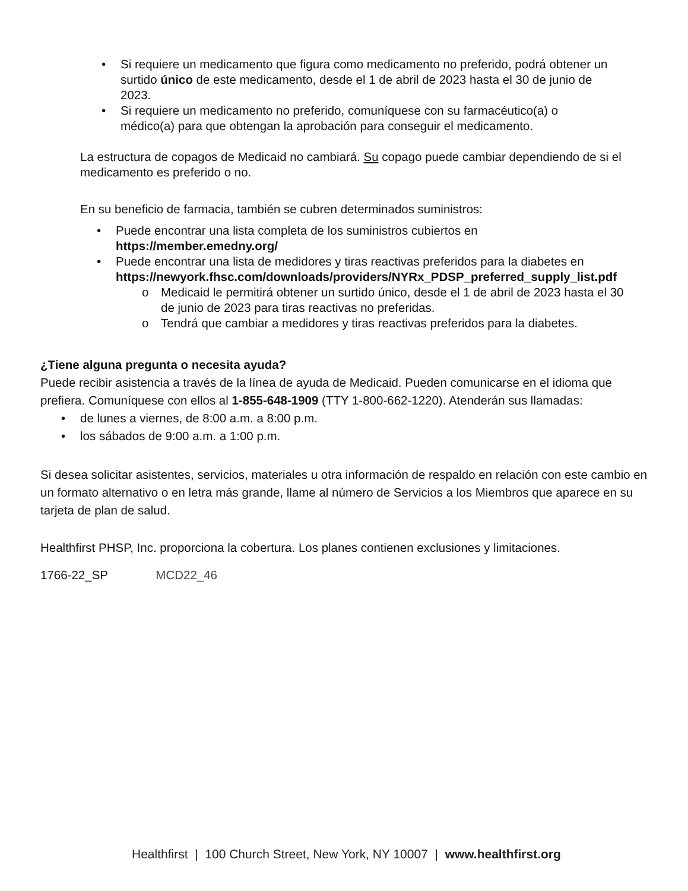• Si requiere un medicamento que figura como medicamento no preferido, podrá obtener un surtido único de este medicamento, desde el 1 de abril de 2023 hasta el 30 de junio de 2023.
• Si requiere un medicamento no preferido, comuníquese con su farmacéutico(a) o médico(a) para que obtengan la aprobación para conseguir el medicamento.
La estructura de copagos de Medicaid no cambiará. Su copago puede cambiar dependiendo de si el medicamento es preferido o no.
En su beneficio de farmacia, también se cubren determinados suministros:
• Puede encontrar una lista completa de los suministros cubiertos en https://member.emedny.org/
• Puede encontrar una lista de medidores y tiras reactivas preferidos para la diabetes en https://newyork.fhsc.com/downloads/providers/NYRx_PDSP_preferred_supply_list.pdf
o Medicaid le permitirá obtener un surtido único, desde el 1 de abril de 2023 hasta el 30 de junio de 2023 para tiras reactivas no preferidas.
o Tendrá que cambiar a medidores y tiras reactivas preferidos para la diabetes.
¿Tiene alguna pregunta o necesita ayuda?
Puede recibir asistencia a través de la línea de ayuda de Medicaid. Pueden comunicarse en el idioma que prefiera. Comuníquese con ellos al 1-855-648-1909 (TTY 1-800-662-1220). Atenderán sus llamadas:
• de lunes a viernes, de 8:00 a.m. a 8:00 p.m.
• los sábados de 9:00 a.m. a 1:00 p.m.
Si desea solicitar asistentes, servicios, materiales u otra información de respaldo en relación con este cambio en un formato alternativo o en letra más grande, llame al número de Servicios a los Miembros que aparece en su tarjeta de plan de salud.
Healthfirst PHSP, Inc. proporciona la cobertura. Los planes contienen exclusiones y limitaciones.
1766-22_SP MCD22_46
Healthfirst | 100 Church Street, New York, NY 10007 | www.healthfirst.org